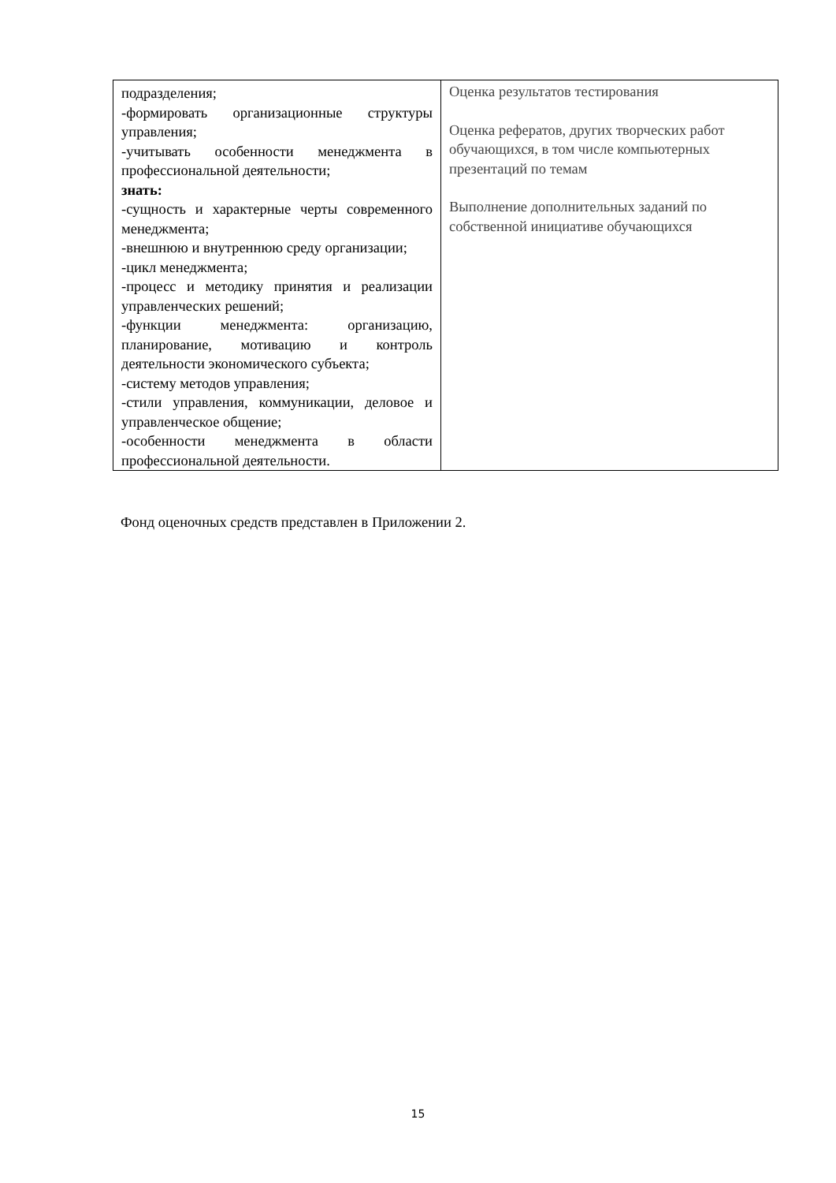| подразделения; -формировать организационные структуры управления; -учитывать особенности менеджмента в профессиональной деятельности; знать: -сущность и характерные черты современного менеджмента; -внешнюю и внутреннюю среду организации; -цикл менеджмента; -процесс и методику принятия и реализации управленческих решений; -функции менеджмента: организацию, планирование, мотивацию и контроль деятельности экономического субъекта; -систему методов управления; -стили управления, коммуникации, деловое и управленческое общение; -особенности менеджмента в области профессиональной деятельности. | Оценка результатов тестирования Оценка рефератов, других творческих работ обучающихся, в том числе компьютерных презентаций по темам Выполнение дополнительных заданий по собственной инициативе обучающихся |
Фонд оценочных средств представлен в Приложении 2.
15